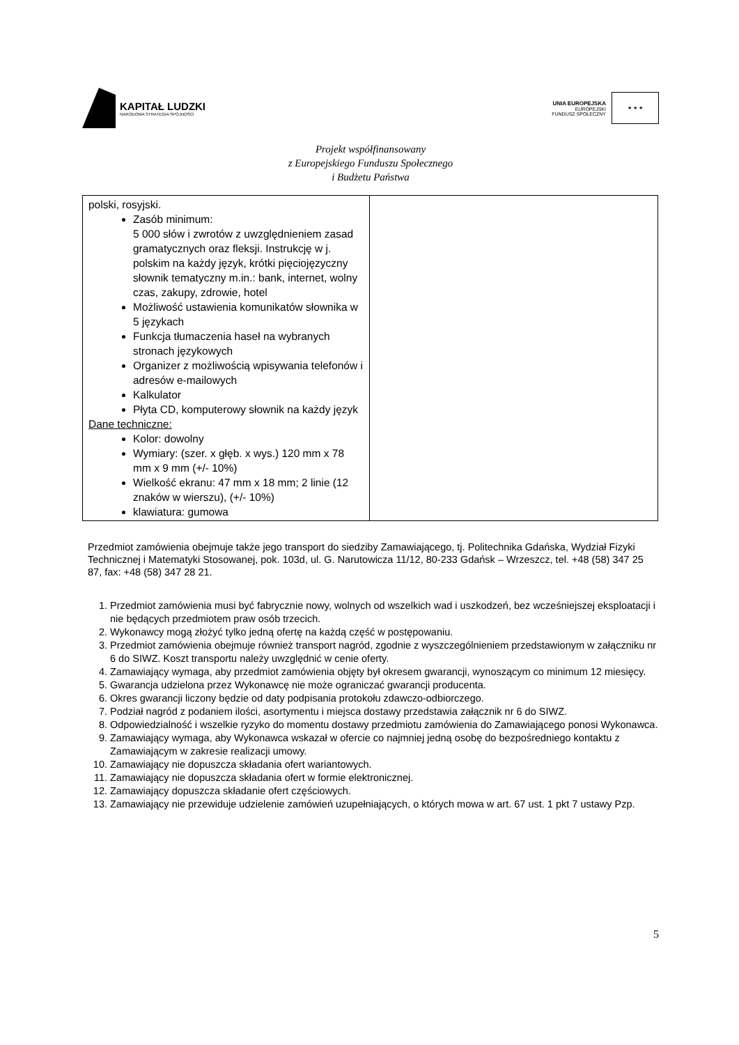KAPITAŁ LUDZKI
NARODOWA STRATEGIA SPÓJNOŚCI
UNIA EUROPEJSKA
EUROPEJSKI
FUNDUSZ SPOŁECZNY
★ ★ ★
Projekt współfinansowany
z Europejskiego Funduszu Społecznego
i Budżetu Państwa
| polski, rosyjski. Zasób minimum: 5 000 słów i zwrotów z uwzględnieniem zasad gramatycznych oraz fleksji. Instrukcję w j. polskim na każdy język, krótki pięciojęzyczny słownik tematyczny m.in.: bank, internet, wolny czas, zakupy, zdrowie, hotel Możliwość ustawienia komunikatów słownika w 5 językach Funkcja tłumaczenia haseł na wybranych stronach językowych Organizer z możliwością wpisywania telefonów i adresów e-mailowych Kalkulator Płyta CD, komputerowy słownik na każdy język Dane techniczne: Kolor: dowolny Wymiary: (szer. x głęb. x wys.) 120 mm x 78 mm x 9 mm (+/- 10%) Wielkość ekranu: 47 mm x 18 mm; 2 linie (12 znaków w wierszu), (+/- 10%) klawiatura: gumowa | |
Przedmiot zamówienia obejmuje także jego transport do siedziby Zamawiającego, tj. Politechnika Gdańska, Wydział Fizyki Technicznej i Matematyki Stosowanej, pok. 103d, ul. G. Narutowicza 11/12, 80-233 Gdańsk – Wrzeszcz, tel. +48 (58) 347 25 87, fax: +48 (58) 347 28 21.
1. Przedmiot zamówienia musi być fabrycznie nowy, wolnych od wszelkich wad i uszkodzeń, bez wcześniejszej eksploatacji i nie będących przedmiotem praw osób trzecich.
2. Wykonawcy mogą złożyć tylko jedną ofertę na każdą część w postępowaniu.
3. Przedmiot zamówienia obejmuje również transport nagród, zgodnie z wyszczególnieniem przedstawionym w załączniku nr 6 do SIWZ. Koszt transportu należy uwzględnić w cenie oferty.
4. Zamawiający wymaga, aby przedmiot zamówienia objęty był okresem gwarancji, wynoszącym co minimum 12 miesięcy.
5. Gwarancja udzielona przez Wykonawcę nie może ograniczać gwarancji producenta.
6. Okres gwarancji liczony będzie od daty podpisania protokołu zdawczo-odbiorczego.
7. Podział nagród z podaniem ilości, asortymentu i miejsca dostawy przedstawia załącznik nr 6 do SIWZ.
8. Odpowiedzialność i wszelkie ryzyko do momentu dostawy przedmiotu zamówienia do Zamawiającego ponosi Wykonawca.
9. Zamawiający wymaga, aby Wykonawca wskazał w ofercie co najmniej jedną osobę do bezpośredniego kontaktu z Zamawiającym w zakresie realizacji umowy.
10. Zamawiający nie dopuszcza składania ofert wariantowych.
11. Zamawiający nie dopuszcza składania ofert w formie elektronicznej.
12. Zamawiający dopuszcza składanie ofert częściowych.
13. Zamawiający nie przewiduje udzielenie zamówień uzupełniających, o których mowa w art. 67 ust. 1 pkt 7 ustawy Pzp.
5